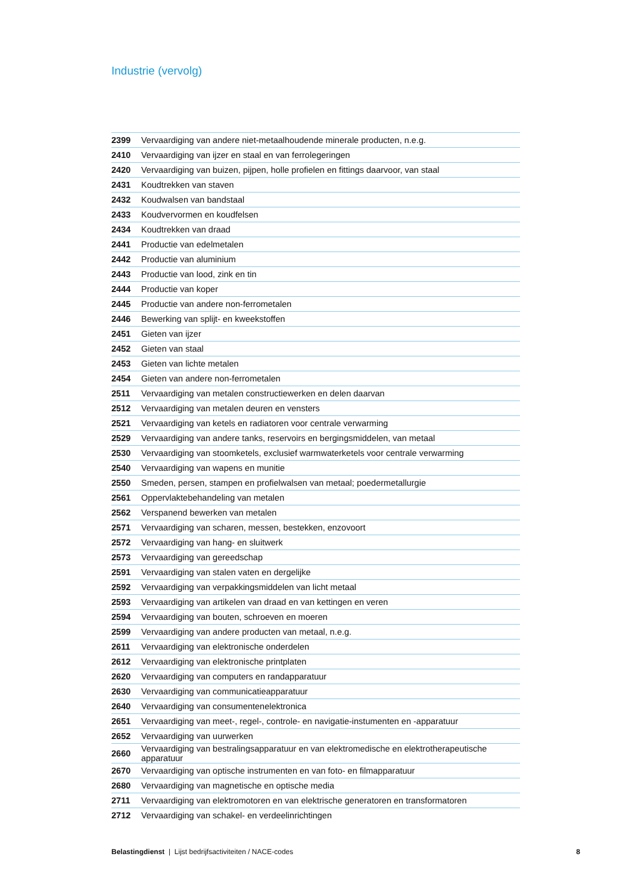Industrie (vervolg)
| 2399 | Vervaardiging van andere niet-metaalhoudende minerale producten, n.e.g. |
| 2410 | Vervaardiging van ijzer en staal en van ferrolegeringen |
| 2420 | Vervaardiging van buizen, pijpen, holle profielen en fittings daarvoor, van staal |
| 2431 | Koudtrekken van staven |
| 2432 | Koudwalsen van bandstaal |
| 2433 | Koudvervormen en koudfelsen |
| 2434 | Koudtrekken van draad |
| 2441 | Productie van edelmetalen |
| 2442 | Productie van aluminium |
| 2443 | Productie van lood, zink en tin |
| 2444 | Productie van koper |
| 2445 | Productie van andere non-ferrometalen |
| 2446 | Bewerking van splijt- en kweekstoffen |
| 2451 | Gieten van ijzer |
| 2452 | Gieten van staal |
| 2453 | Gieten van lichte metalen |
| 2454 | Gieten van andere non-ferrometalen |
| 2511 | Vervaardiging van metalen constructiewerken en delen daarvan |
| 2512 | Vervaardiging van metalen deuren en vensters |
| 2521 | Vervaardiging van ketels en radiatoren voor centrale verwarming |
| 2529 | Vervaardiging van andere tanks, reservoirs en bergingsmiddelen, van metaal |
| 2530 | Vervaardiging van stoomketels, exclusief warmwaterketels voor centrale verwarming |
| 2540 | Vervaardiging van wapens en munitie |
| 2550 | Smeden, persen, stampen en profielwalsen van metaal; poedermetallurgie |
| 2561 | Oppervlaktebehandeling van metalen |
| 2562 | Verspanend bewerken van metalen |
| 2571 | Vervaardiging van scharen, messen, bestekken, enzovoort |
| 2572 | Vervaardiging van hang- en sluitwerk |
| 2573 | Vervaardiging van gereedschap |
| 2591 | Vervaardiging van stalen vaten en dergelijke |
| 2592 | Vervaardiging van verpakkingsmiddelen van licht metaal |
| 2593 | Vervaardiging van artikelen van draad en van kettingen en veren |
| 2594 | Vervaardiging van bouten, schroeven en moeren |
| 2599 | Vervaardiging van andere producten van metaal, n.e.g. |
| 2611 | Vervaardiging van elektronische onderdelen |
| 2612 | Vervaardiging van elektronische printplaten |
| 2620 | Vervaardiging van computers en randapparatuur |
| 2630 | Vervaardiging van communicatieapparatuur |
| 2640 | Vervaardiging van consumentenelektronica |
| 2651 | Vervaardiging van meet-, regel-, controle- en navigatie-instumenten en -apparatuur |
| 2652 | Vervaardiging van uurwerken |
| 2660 | Vervaardiging van bestralingsapparatuur en van elektromedische en elektrotherapeutische apparatuur |
| 2670 | Vervaardiging van optische instrumenten en van foto- en filmapparatuur |
| 2680 | Vervaardiging van magnetische en optische media |
| 2711 | Vervaardiging van elektromotoren en van elektrische generatoren en transformatoren |
| 2712 | Vervaardiging van schakel- en verdeelinrichtingen |
Belastingdienst | Lijst bedrijfsactiviteiten / NACE-codes 8